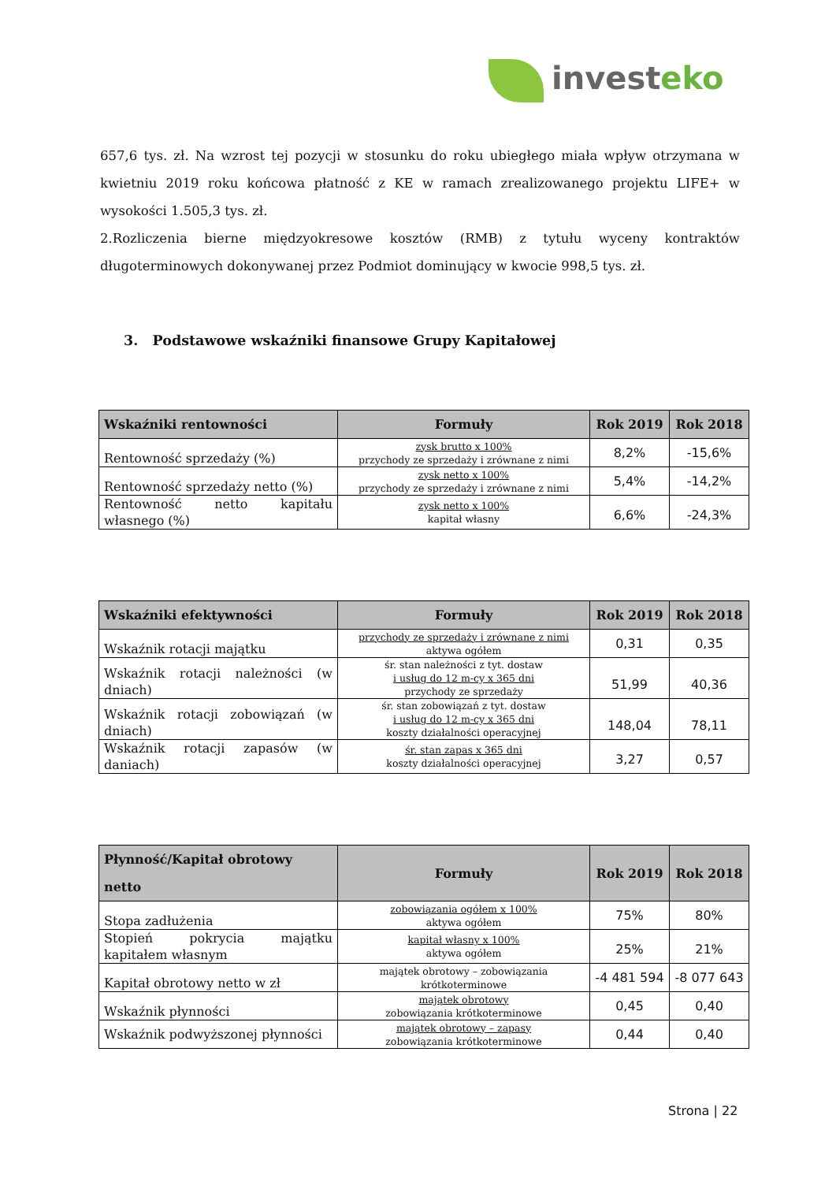invest eko
657,6 tys. zł. Na wzrost tej pozycji w stosunku do roku ubiegłego miała wpływ otrzymana w kwietniu 2019 roku końcowa płatność z KE w ramach zrealizowanego projektu LIFE+ w wysokości 1.505,3 tys. zł.
2.Rozliczenia bierne międzyokresowe kosztów (RMB) z tytułu wyceny kontraktów długoterminowych dokonywanej przez Podmiot dominujący w kwocie 998,5 tys. zł.
3. Podstawowe wskaźniki finansowe Grupy Kapitałowej
| Wskaźniki rentowności | Formuły | Rok 2019 | Rok 2018 |
| --- | --- | --- | --- |
| Rentowność sprzedaży (%) | zysk brutto x 100% przychody ze sprzedaży i zrównane z nimi | 8,2% | -15,6% |
| Rentowność sprzedaży netto (%) | zysk netto x 100% przychody ze sprzedaży i zrównane z nimi | 5,4% | -14,2% |
| Rentowność netto kapitału własnego (%) | zysk netto x 100% kapitał własny | 6,6% | -24,3% |
| Wskaźniki efektywności | Formuły | Rok 2019 | Rok 2018 |
| --- | --- | --- | --- |
| Wskaźnik rotacji majątku | przychody ze sprzedaży i zrównane z nimi aktywa ogółem | 0,31 | 0,35 |
| Wskaźnik rotacji należności (w dniach) | śr. stan należności z tyt. dostaw i usług do 12 m-cy x 365 dni przychody ze sprzedaży | 51,99 | 40,36 |
| Wskaźnik rotacji zobowiązań (w dniach) | śr. stan zobowiązań z tyt. dostaw i usług do 12 m-cy x 365 dni koszty działalności operacyjnej | 148,04 | 78,11 |
| Wskaźnik rotacji zapasów (w daniach) | śr. stan zapas x 365 dni koszty działalności operacyjnej | 3,27 | 0,57 |
| Płynność/Kapitał obrotowy netto | Formuły | Rok 2019 | Rok 2018 |
| --- | --- | --- | --- |
| Stopa zadłużenia | zobowiązania ogółem x 100% aktywa ogółem | 75% | 80% |
| Stopień pokrycia majątku kapitałem własnym | kapitał własny x 100% aktywa ogółem | 25% | 21% |
| Kapitał obrotowy netto w zł | majątek obrotowy – zobowiązania krótkoterminowe | -4 481 594 | -8 077 643 |
| Wskaźnik płynności | majątek obrotowy zobowiązania krótkoterminowe | 0,45 | 0,40 |
| Wskaźnik podwyższonej płynności | majątek obrotowy – zapasy zobowiązania krótkoterminowe | 0,44 | 0,40 |
Strona | 22